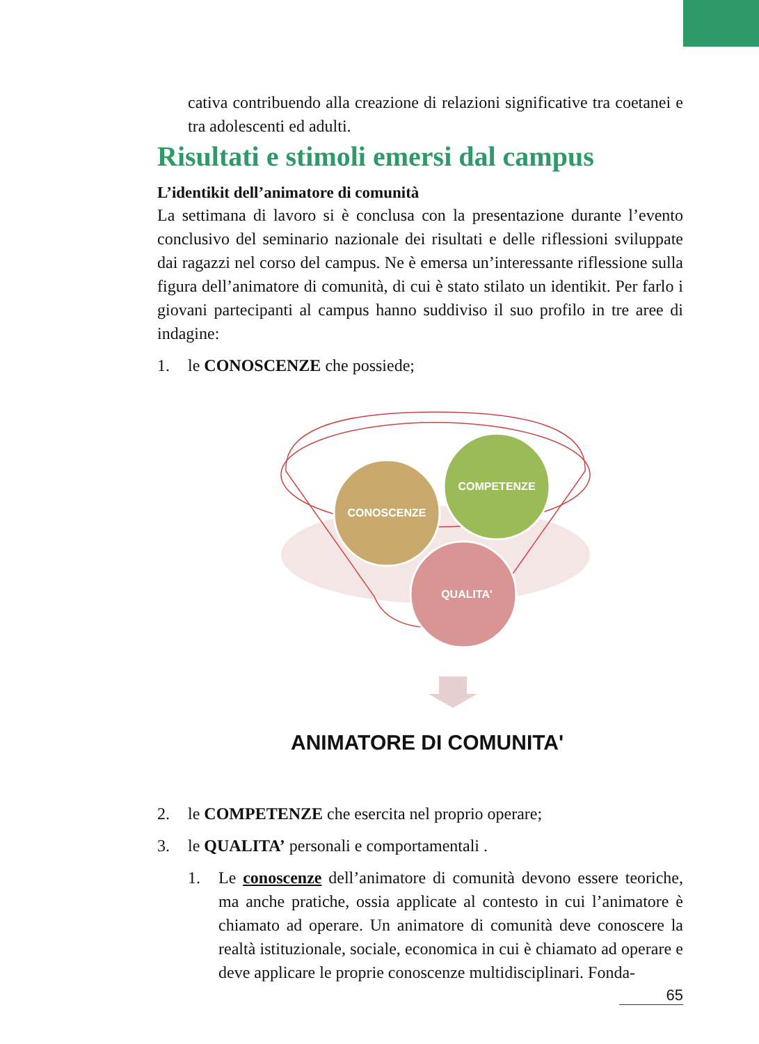cativa contribuendo alla creazione di relazioni significative tra coetanei e tra adolescenti ed adulti.
Risultati e stimoli emersi dal campus
L’identikit dell’animatore di comunità
La settimana di lavoro si è conclusa con la presentazione durante l’evento conclusivo del seminario nazionale dei risultati e delle riflessioni sviluppate dai ragazzi nel corso del campus. Ne è emersa un’interessante riflessione sulla figura dell’animatore di comunità, di cui è stato stilato un identikit. Per farlo i giovani partecipanti al campus hanno suddiviso il suo profilo in tre aree di indagine:
1. le CONOSCENZE che possiede;
CONOSCENZE
COMPETENZE
QUALITA'
ANIMATORE DI COMUNITA'
2. le COMPETENZE che esercita nel proprio operare;
3. le QUALITA’ personali e comportamentali .
1. Le conoscenze dell’animatore di comunità devono essere teoriche, ma anche pratiche, ossia applicate al contesto in cui l’animatore è chiamato ad operare. Un animatore di comunità deve conoscere la realtà istituzionale, sociale, economica in cui è chiamato ad operare e deve applicare le proprie conoscenze multidisciplinari. Fonda-
65